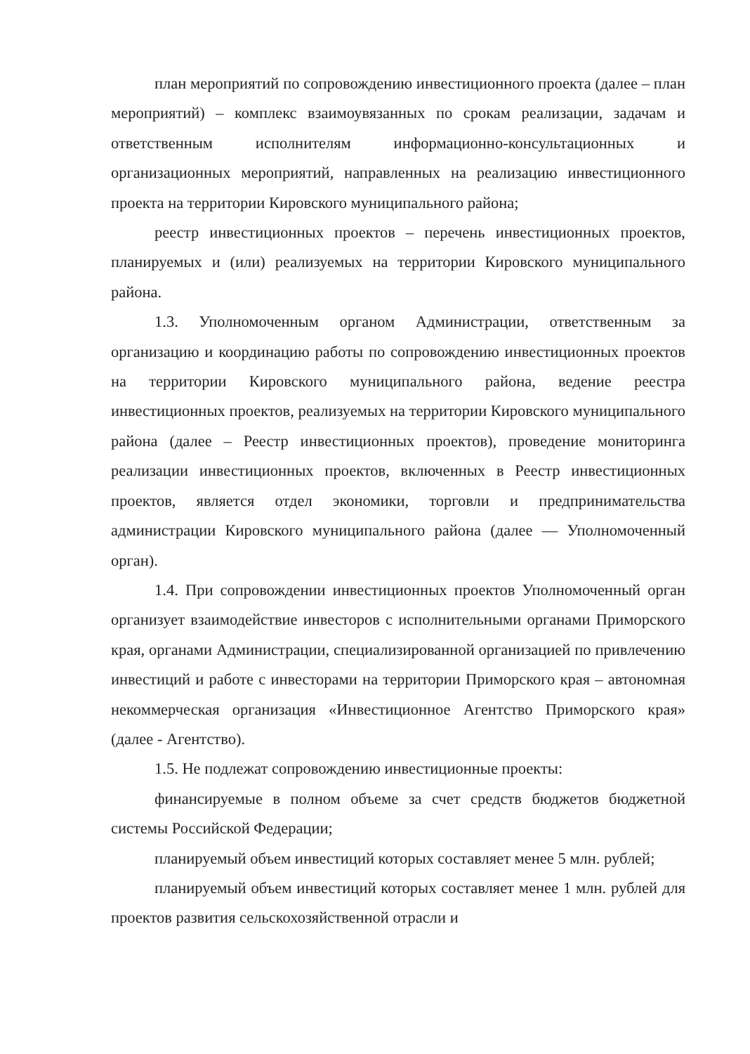план мероприятий по сопровождению инвестиционного проекта (далее – план мероприятий) – комплекс взаимоувязанных по срокам реализации, задачам и ответственным исполнителям информационно-консультационных и организационных мероприятий, направленных на реализацию инвестиционного проекта на территории Кировского муниципального района;
реестр инвестиционных проектов – перечень инвестиционных проектов, планируемых и (или) реализуемых на территории Кировского муниципального района.
1.3. Уполномоченным органом Администрации, ответственным за организацию и координацию работы по сопровождению инвестиционных проектов на территории Кировского муниципального района, ведение реестра инвестиционных проектов, реализуемых на территории Кировского муниципального района (далее – Реестр инвестиционных проектов), проведение мониторинга реализации инвестиционных проектов, включенных в Реестр инвестиционных проектов, является отдел экономики, торговли и предпринимательства администрации Кировского муниципального района (далее — Уполномоченный орган).
1.4. При сопровождении инвестиционных проектов Уполномоченный орган организует взаимодействие инвесторов с исполнительными органами Приморского края, органами Администрации, специализированной организацией по привлечению инвестиций и работе с инвесторами на территории Приморского края – автономная некоммерческая организация «Инвестиционное Агентство Приморского края» (далее - Агентство).
1.5. Не подлежат сопровождению инвестиционные проекты:
финансируемые в полном объеме за счет средств бюджетов бюджетной системы Российской Федерации;
планируемый объем инвестиций которых составляет менее 5 млн. рублей;
планируемый объем инвестиций которых составляет менее 1 млн. рублей для проектов развития сельскохозяйственной отрасли и